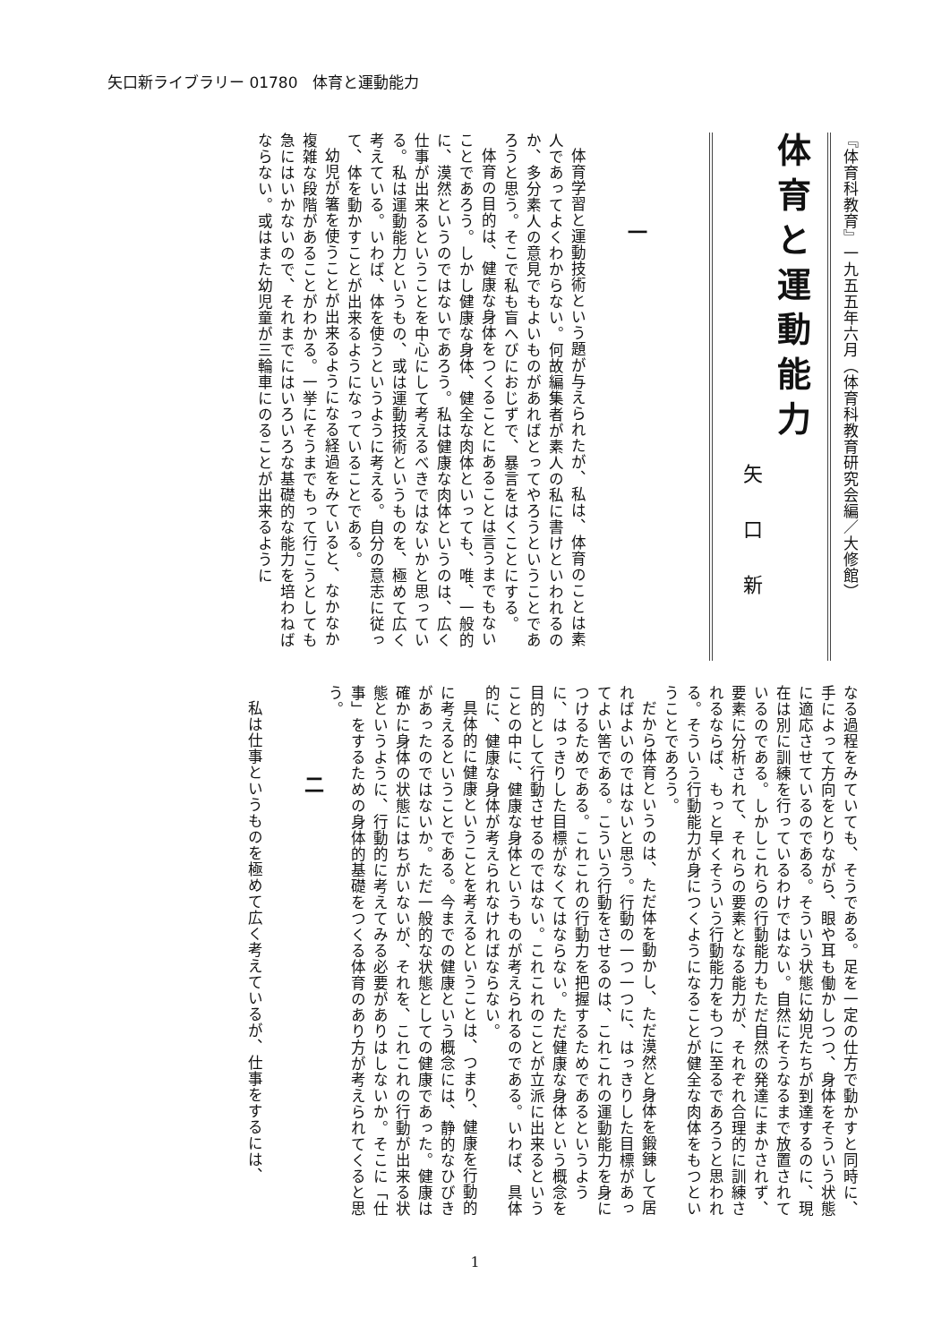矢口新ライブラリー 01780　体育と運動能力
『体育科教育』一九五五年六月（体育科教育研究会編／大修館）
体育と運動能力
矢口新
一
体育学習と運動技術という題が与えられたが、私は、体育のことは素人であってよくわからない。何故編集者が素人の私に書けといわれるのか、多分素人の意見でもよいものがあればとってやろうということであろうと思う。そこで私も盲へびにおじずで、暴言をはくことにする。
体育の目的は、健康な身体をつくることにあることは言うまでもないことであろう。しかし健康な身体、健全な肉体といっても、唯、一般的に、漠然というのではないであろう。私は健康な肉体というのは、広く仕事が出来るということを中心にして考えるべきではないかと思っている。私は運動能力というもの、或は運動技術というものを、極めて広く考えている。いわば、体を使うというように考える。自分の意志に従って、体を動かすことが出来るようになっていることである。
幼児が箸を使うことが出来るようになる経過をみていると、なかなか複雑な段階があることがわかる。一挙にそうまでもって行こうとしても急にはいかないので、それまでにはいろいろな基礎的な能力を培わねばならない。或はまた幼児童が三輪車にのることが出来るように
なる過程をみていても、そうである。足を一定の仕方で動かすと同時に、手によって方向をとりながら、眼や耳も働かしつつ、身体をそういう状態に適応させているのである。そういう状態に幼児たちが到達するのに、現在は別に訓練を行っているわけではない。自然にそうなるまで放置されているのである。しかしこれらの行動能力もただ自然の発達にまかされず、要素に分析されて、それらの要素となる能力が、それぞれ合理的に訓練されるならば、もっと早くそういう行動能力をもつに至るであろうと思われる。そういう行動能力が身につくようになることが健全な肉体をもつということであろう。
だから体育というのは、ただ体を動かし、ただ漠然と身体を鍛錬して居ればよいのではないと思う。行動の一つ一つに、はっきりした目標があってよい筈である。こういう行動をさせるのは、これこれの運動能力を身につけるためである。これこれの行動力を把握するためであるというように、はっきりした目標がなくてはならない。ただ健康な身体という概念を目的として行動させるのではない。これこれのことが立派に出来るということの中に、健康な身体というものが考えられるのである。いわば、具体的に、健康な身体が考えられなければならない。
具体的に健康ということを考えるということは、つまり、健康を行動的に考えるということである。今までの健康という概念には、静的なひびきがあったのではないか。ただ一般的な状態としての健康であった。健康は確かに身体の状態にはちがいないが、それを、これこれの行動が出来る状態というように、行動的に考えてみる必要がありはしないか。そこに「仕事」をするための身体的基礎をつくる体育のあり方が考えられてくると思う。
二
私は仕事というものを極めて広く考えているが、仕事をするには、
1